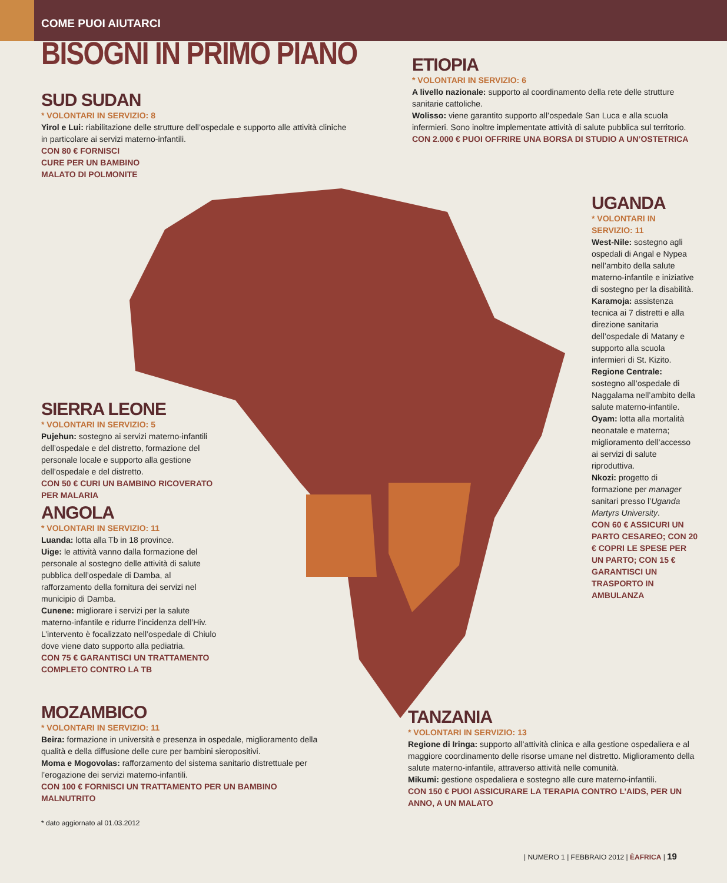COME PUOI AIUTARCI
BISOGNI IN PRIMO PIANO
ETIOPIA
* VOLONTARI IN SERVIZIO: 6
A livello nazionale: supporto al coordinamento della rete delle strutture sanitarie cattoliche.
Wolisso: viene garantito supporto all’ospedale San Luca e alla scuola infermieri. Sono inoltre implementate attività di salute pubblica sul territorio.
CON 2.000 € PUOI OFFRIRE UNA BORSA DI STUDIO A UN’OSTETRICA
SUD SUDAN
* VOLONTARI IN SERVIZIO: 8
Yirol e Lui: riabilitazione delle strutture dell’ospedale e supporto alle attività cliniche in particolare ai servizi materno-infantili.
CON 80 € FORNISCI
CURE PER UN BAMBINO
MALATO DI POLMONITE
UGANDA
* VOLONTARI IN SERVIZIO: 11
West-Nile: sostegno agli ospedali di Angal e Nypea nell’ambito della salute materno-infantile e iniziative di sostegno per la disabilità.
Karamoja: assistenza tecnica ai 7 distretti e alla direzione sanitaria dell’ospedale di Matany e supporto alla scuola infermieri di St. Kizito.
Regione Centrale: sostegno all’ospedale di Naggalama nell’ambito della salute materno-infantile.
Oyam: lotta alla mortalità neonatale e materna; miglioramento dell’accesso ai servizi di salute riproduttiva.
Nkozi: progetto di formazione per manager sanitari presso l’Uganda Martyrs University.
CON 60 € ASSICURI UN PARTO CESAREO; CON 20 € COPRI LE SPESE PER UN PARTO; CON 15 € GARANTISCI UN TRASPORTO IN AMBULANZA
SIERRA LEONE
* VOLONTARI IN SERVIZIO: 5
Pujehun: sostegno ai servizi materno-infantili dell’ospedale e del distretto, formazione del personale locale e supporto alla gestione dell’ospedale e del distretto.
CON 50 € CURI UN BAMBINO RICOVERATO PER MALARIA
ANGOLA
* VOLONTARI IN SERVIZIO: 11
Luanda: lotta alla Tb in 18 province.
Uige: le attività vanno dalla formazione del personale al sostegno delle attività di salute pubblica dell’ospedale di Damba, al rafforzamento della fornitura dei servizi nel municipio di Damba.
Cunene: migliorare i servizi per la salute materno-infantile e ridurre l’incidenza dell’Hiv. L’intervento è focalizzato nell’ospedale di Chiulo dove viene dato supporto alla pediatria.
CON 75 € GARANTISCI UN TRATTAMENTO COMPLETO CONTRO LA TB
MOZAMBICO
* VOLONTARI IN SERVIZIO: 11
Beira: formazione in università e presenza in ospedale, miglioramento della qualità e della diffusione delle cure per bambini sieropositivi.
Moma e Mogovolas: rafforzamento del sistema sanitario distrettuale per l’erogazione dei servizi materno-infantili.
CON 100 € FORNISCI UN TRATTAMENTO PER UN BAMBINO MALNUTRITO
* dato aggiornato al 01.03.2012
TANZANIA
* VOLONTARI IN SERVIZIO: 13
Regione di Iringa: supporto all’attività clinica e alla gestione ospedaliera e al maggiore coordinamento delle risorse umane nel distretto. Miglioramento della salute materno-infantile, attraverso attività nelle comunità.
Mikumi: gestione ospedaliera e sostegno alle cure materno-infantili.
CON 150 € PUOI ASSICURARE LA TERAPIA CONTRO L’AIDS, PER UN ANNO, A UN MALATO
| NUMERO 1 | FEBBRAIO 2012 | ÈAFRICA | 19